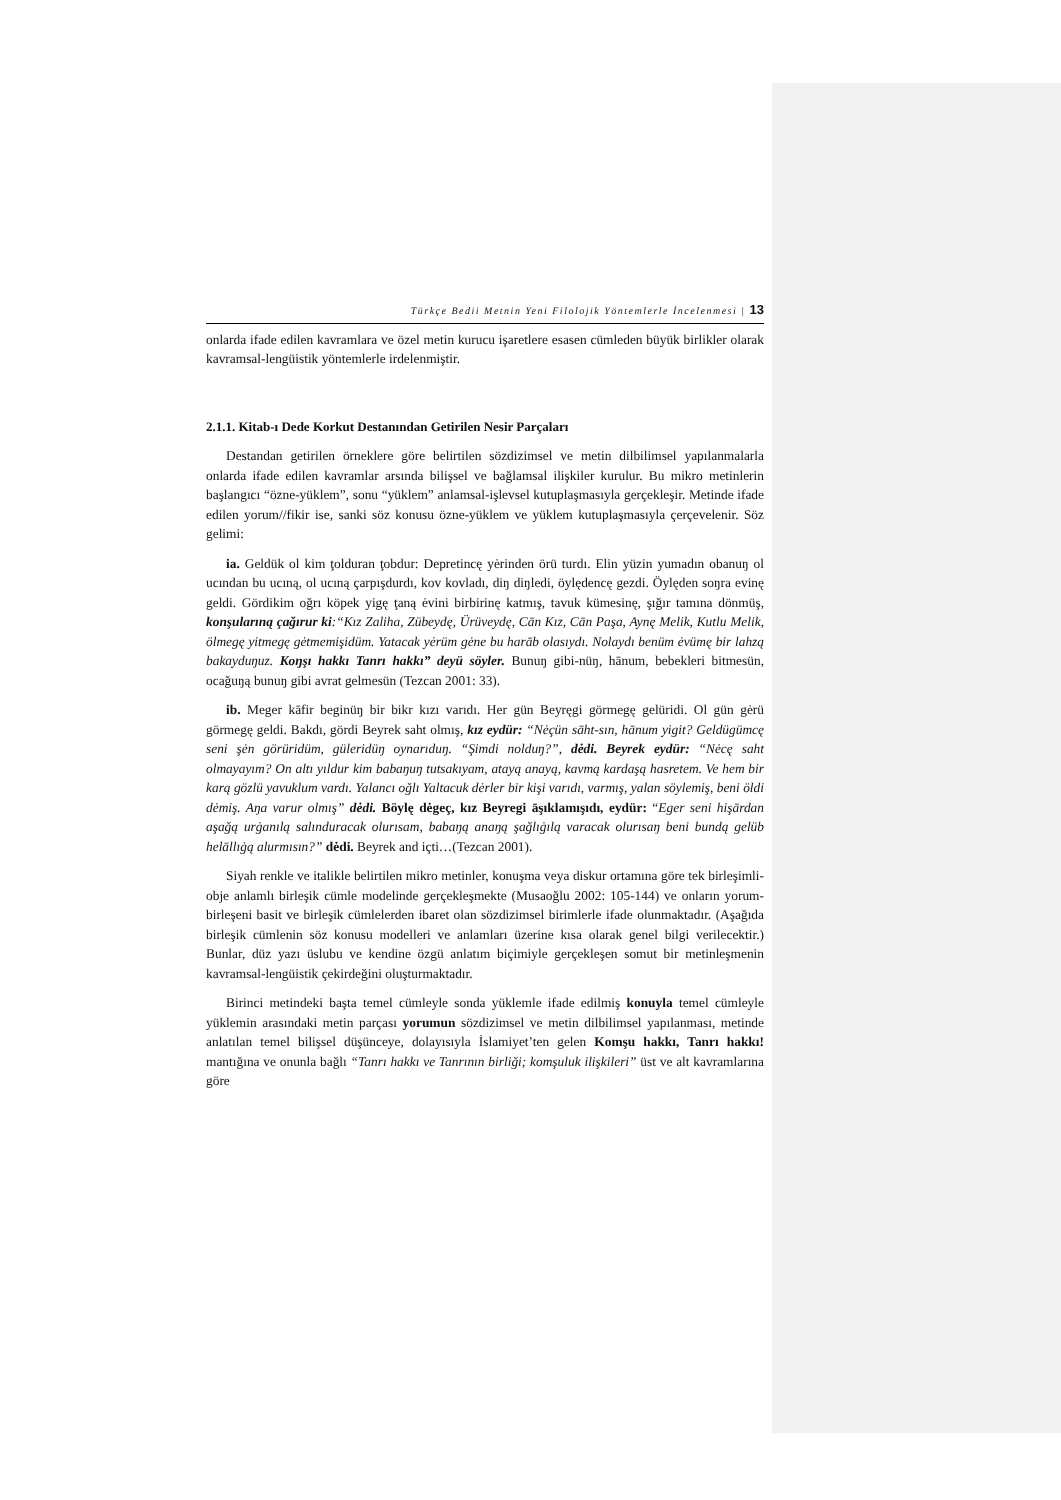Türkçe Bedii Metnin Yeni Filolojik Yöntemlerle İncelenmesi | 13
onlarda ifade edilen kavramlara ve özel metin kurucu işaretlere esasen cümleden büyük birlikler olarak kavramsal-lengüistik yöntemlerle irdelenmiştir.
2.1.1. Kitab-ı Dede Korkut Destanından Getirilen Nesir Parçaları
Destandan getirilen örneklere göre belirtilen sözdizimsel ve metin dilbilimsel yapılanmalarla onlarda ifade edilen kavramlar arsında bilişsel ve bağlamsal ilişkiler kurulur. Bu mikro metinlerin başlangıcı “özne-yüklem”, sonu “yüklem” anlamsal-işlevsel kutuplaşmasıyla gerçekleşir. Metinde ifade edilen yorum//fikir ise, sanki söz konusu özne-yüklem ve yüklem kutuplaşmasıyla çerçevelenir. Söz gelimi:
ia. Geldük ol kim ţolduran ţobdur: Depretincę yėrinden örü turdı. Elin yüzin yumadın obanuŋ ol ucından bu ucıną, ol ucıną çarpışdurdı, kov kovladı, diŋ diŋledi, öylędencę gezdi. Öylęden soŋra evinę geldi. Gördikim oğrı köpek yigę ţaną ėvini birbirinę katmış, tavuk kümesinę, şığır tamına dönmüş, konşularıną çağırur ki:“Kız Zaliha, Zübeydę, Ürüveydę, Cān Kız, Cān Paşa, Aynę Melik, Kutlu Melik, ölmegę yitmegę gėtmemişidüm. Yatacak yėrüm gėne bu harāb olasıydı. Nolaydı benüm ėvümę bir lahzą bakayduŋuz. Koŋşı hakkı Tanrı hakkı” deyü söyler. Bunuŋ gibi-nüŋ, hānum, bebekleri bitmesün, ocağuŋą bunuŋ gibi avrat gelmesün (Tezcan 2001: 33).
ib. Meger kāfir beginüŋ bir bikr kızı varıdı. Her gün Beyręgi görmegę gelüridi. Ol gün gėrü görmegę geldi. Bakdı, gördi Beyrek saht olmış, kız eydür: “Nėçün sāht-sın, hānum yigit? Geldügümcę seni şėn görüridüm, güleridüŋ oynarıduŋ. “Şimdi nolduŋ?”, dėdi. Beyrek eydür: “Nėcę saht olmayayım? On altı yıldur kim babaŋuŋ tutsakıyam, atayą anayą, kavmą kardaşą hasretem. Ve hem bir karą gözlü yavuklum vardı. Yalancı oğlı Yaltacuk dėrler bir kişi varıdı, varmış, yalan söylemiş, beni öldi dėmiş. Aŋa varur olmış” dėdi. Böylę dėgeç, kız Beyregi āşıklamışıdı, eydür: “Eger seni hişārdan aşağą urġanılą salınduracak olurısam, babaŋą anaŋą şağlıġılą varacak olurısaŋ beni bundą gelüb helāllıġą alurmısın?” dėdi. Beyrek and içti…(Tezcan 2001).
Siyah renkle ve italikle belirtilen mikro metinler, konuşma veya diskur ortamına göre tek birleşimli-obje anlamlı birleşik cümle modelinde gerçekleşmekte (Musaoğlu 2002: 105-144) ve onların yorum-birleşeni basit ve birleşik cümlelerden ibaret olan sözdizimsel birimlerle ifade olunmaktadır. (Aşağıda birleşik cümlenin söz konusu modelleri ve anlamları üzerine kısa olarak genel bilgi verilecektir.) Bunlar, düz yazı üslubu ve kendine özgü anlatım biçimiyle gerçekleşen somut bir metinleşmenin kavramsal-lengüistik çekirdeğini oluşturmaktadır.
Birinci metindeki başta temel cümleyle sonda yüklemle ifade edilmiş konuyla temel cümleyle yüklemin arasındaki metin parçası yorumun sözdizimsel ve metin dilbilimsel yapılanması, metinde anlatılan temel bilişsel düşünceye, dolayısıyla İslamiyet’ten gelen Komşu hakkı, Tanrı hakkı! mantığına ve onunla bağlı “Tanrı hakkı ve Tanrının birliği; komşuluk ilişkileri” üst ve alt kavramlarına göre